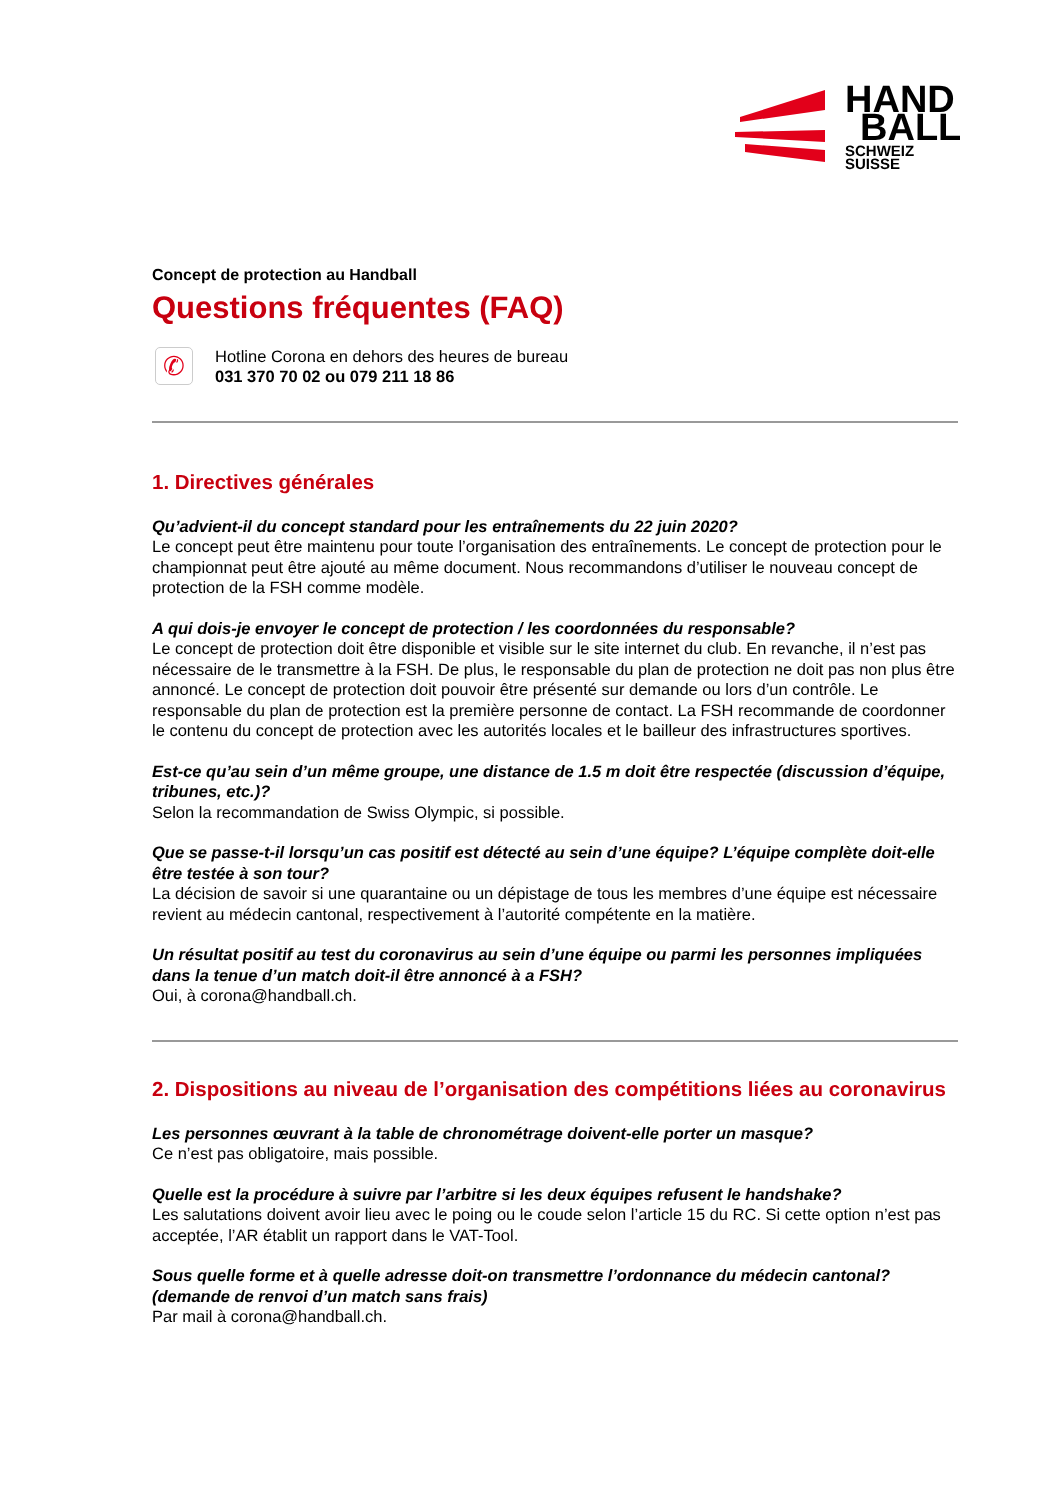HAND
BALL
SCHWEIZ
SUISSE
Concept de protection au Handball
Questions fréquentes (FAQ)
✆
Hotline Corona en dehors des heures de bureau
031 370 70 02 ou 079 211 18 86
1. Directives générales
Qu’advient-il du concept standard pour les entraînements du 22 juin 2020?
Le concept peut être maintenu pour toute l’organisation des entraînements. Le concept de protection pour le championnat peut être ajouté au même document. Nous recommandons d’utiliser le nouveau concept de protection de la FSH comme modèle.
A qui dois-je envoyer le concept de protection / les coordonnées du responsable?
Le concept de protection doit être disponible et visible sur le site internet du club. En revanche, il n’est pas nécessaire de le transmettre à la FSH. De plus, le responsable du plan de protection ne doit pas non plus être annoncé. Le concept de protection doit pouvoir être présenté sur demande ou lors d’un contrôle. Le responsable du plan de protection est la première personne de contact. La FSH recommande de coordonner le contenu du concept de protection avec les autorités locales et le bailleur des infrastructures sportives.
Est-ce qu’au sein d’un même groupe, une distance de 1.5 m doit être respectée (discussion d’équipe, tribunes, etc.)?
Selon la recommandation de Swiss Olympic, si possible.
Que se passe-t-il lorsqu’un cas positif est détecté au sein d’une équipe? L’équipe complète doit-elle être testée à son tour?
La décision de savoir si une quarantaine ou un dépistage de tous les membres d’une équipe est nécessaire revient au médecin cantonal, respectivement à l’autorité compétente en la matière.
Un résultat positif au test du coronavirus au sein d’une équipe ou parmi les personnes impliquées dans la tenue d’un match doit-il être annoncé à a FSH?
Oui, à corona@handball.ch.
2. Dispositions au niveau de l’organisation des compétitions liées au coronavirus
Les personnes œuvrant à la table de chronométrage doivent-elle porter un masque?
Ce n’est pas obligatoire, mais possible.
Quelle est la procédure à suivre par l’arbitre si les deux équipes refusent le handshake?
Les salutations doivent avoir lieu avec le poing ou le coude selon l’article 15 du RC. Si cette option n’est pas acceptée, l’AR établit un rapport dans le VAT-Tool.
Sous quelle forme et à quelle adresse doit-on transmettre l’ordonnance du médecin cantonal? (demande de renvoi d’un match sans frais)
Par mail à corona@handball.ch.